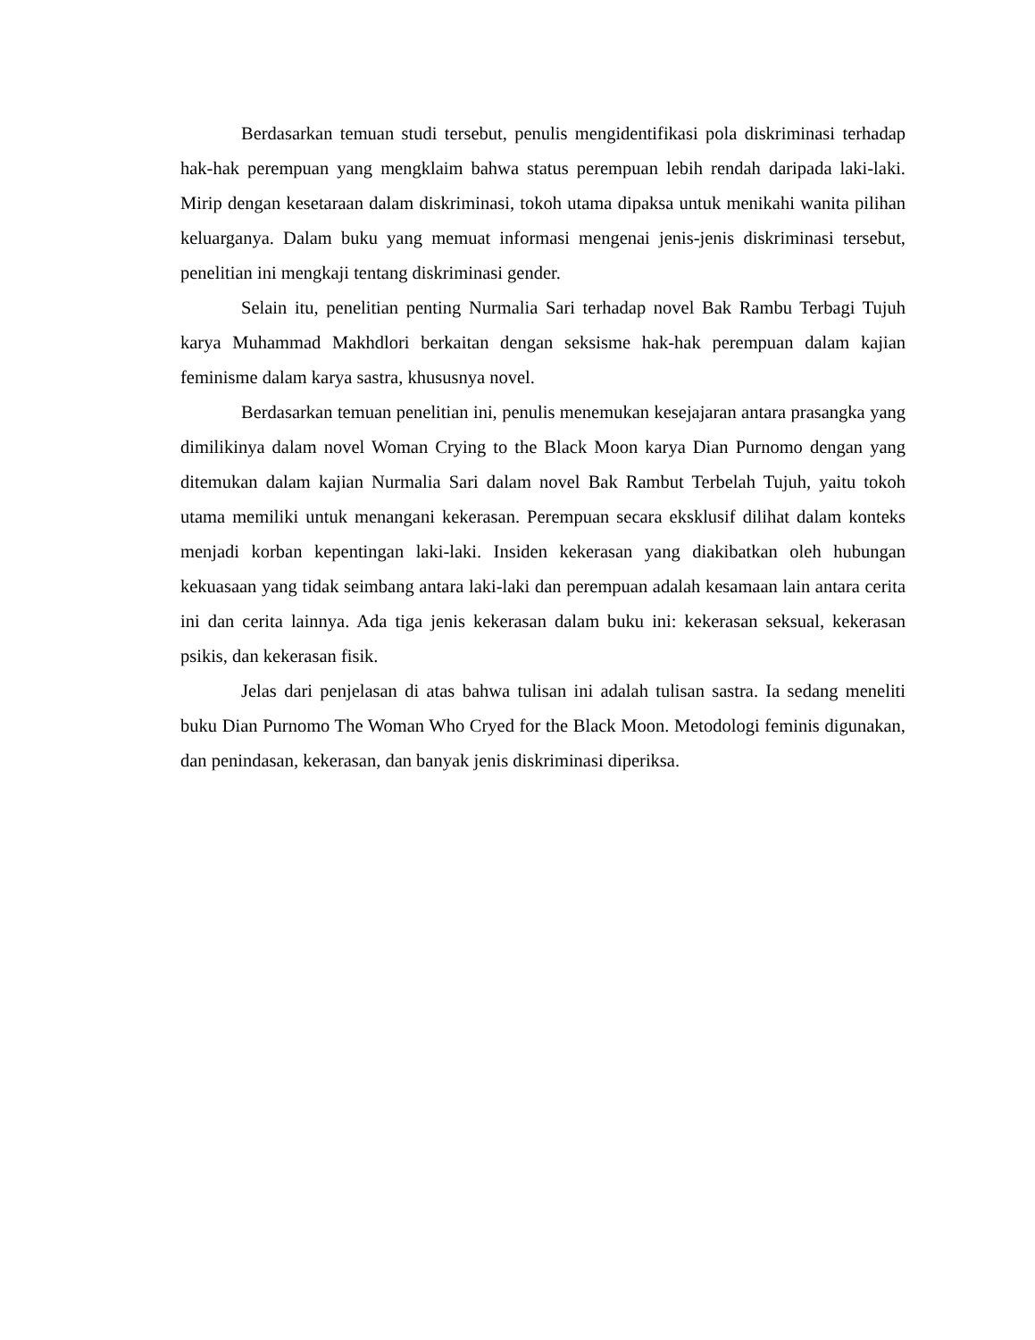Berdasarkan temuan studi tersebut, penulis mengidentifikasi pola diskriminasi terhadap hak-hak perempuan yang mengklaim bahwa status perempuan lebih rendah daripada laki-laki. Mirip dengan kesetaraan dalam diskriminasi, tokoh utama dipaksa untuk menikahi wanita pilihan keluarganya. Dalam buku yang memuat informasi mengenai jenis-jenis diskriminasi tersebut, penelitian ini mengkaji tentang diskriminasi gender.
Selain itu, penelitian penting Nurmalia Sari terhadap novel Bak Rambu Terbagi Tujuh karya Muhammad Makhdlori berkaitan dengan seksisme hak-hak perempuan dalam kajian feminisme dalam karya sastra, khususnya novel.
Berdasarkan temuan penelitian ini, penulis menemukan kesejajaran antara prasangka yang dimilikinya dalam novel Woman Crying to the Black Moon karya Dian Purnomo dengan yang ditemukan dalam kajian Nurmalia Sari dalam novel Bak Rambut Terbelah Tujuh, yaitu tokoh utama memiliki untuk menangani kekerasan. Perempuan secara eksklusif dilihat dalam konteks menjadi korban kepentingan laki-laki. Insiden kekerasan yang diakibatkan oleh hubungan kekuasaan yang tidak seimbang antara laki-laki dan perempuan adalah kesamaan lain antara cerita ini dan cerita lainnya. Ada tiga jenis kekerasan dalam buku ini: kekerasan seksual, kekerasan psikis, dan kekerasan fisik.
Jelas dari penjelasan di atas bahwa tulisan ini adalah tulisan sastra. Ia sedang meneliti buku Dian Purnomo The Woman Who Cryed for the Black Moon. Metodologi feminis digunakan, dan penindasan, kekerasan, dan banyak jenis diskriminasi diperiksa.